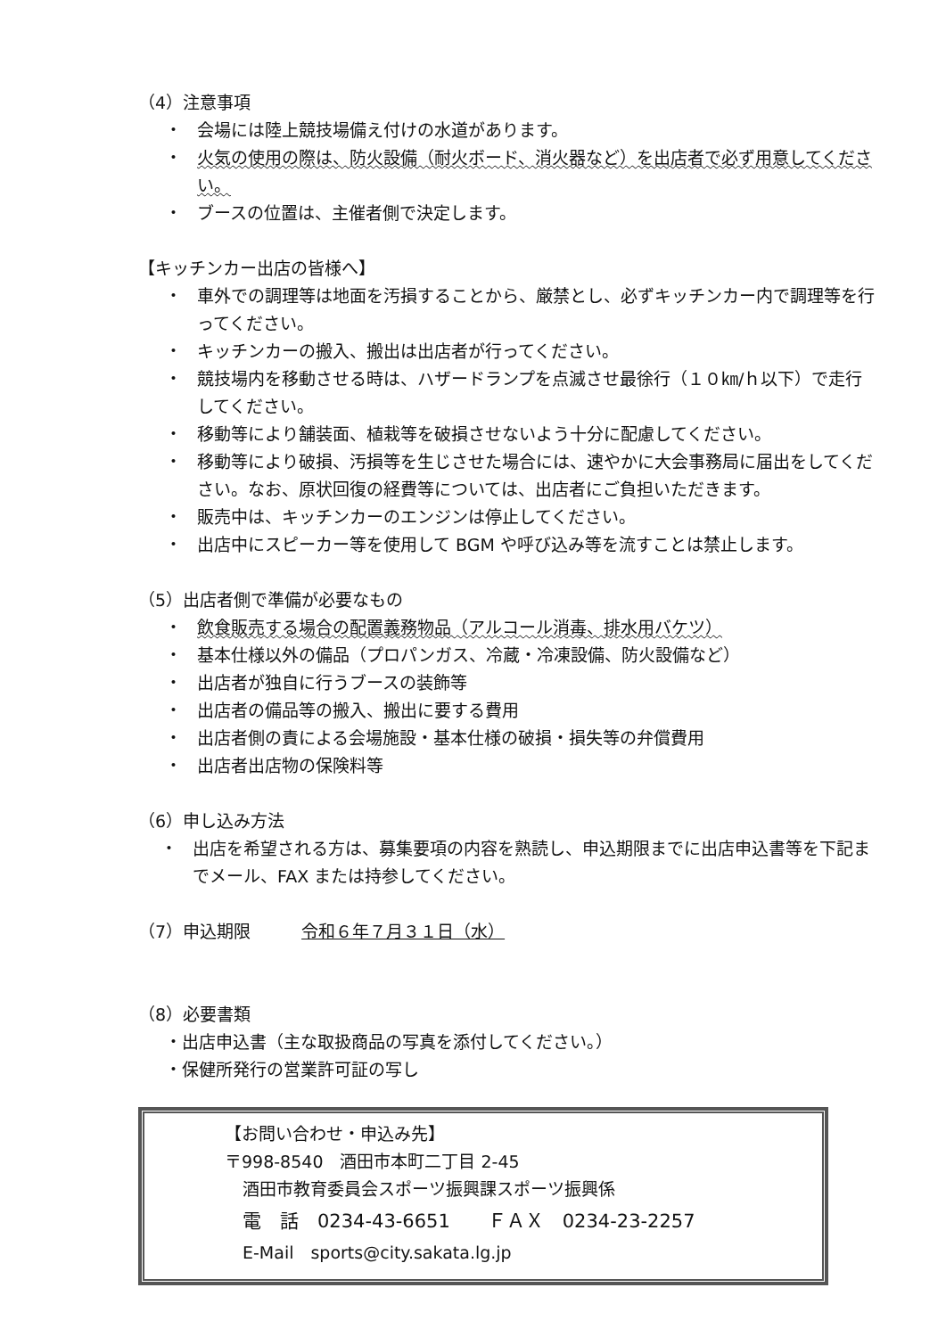（4）注意事項
・ 会場には陸上競技場備え付けの水道があります。
・ 火気の使用の際は、防火設備（耐火ボード、消火器など）を出店者で必ず用意してください。
・ ブースの位置は、主催者側で決定します。
【キッチンカー出店の皆様へ】
・ 車外での調理等は地面を汚損することから、厳禁とし、必ずキッチンカー内で調理等を行ってください。
・ キッチンカーの搬入、搬出は出店者が行ってください。
・ 競技場内を移動させる時は、ハザードランプを点滅させ最徐行（１０㎞/ｈ以下）で走行してください。
・ 移動等により舗装面、植栽等を破損させないよう十分に配慮してください。
・ 移動等により破損、汚損等を生じさせた場合には、速やかに大会事務局に届出をしてください。なお、原状回復の経費等については、出店者にご負担いただきます。
・ 販売中は、キッチンカーのエンジンは停止してください。
・ 出店中にスピーカー等を使用して BGM や呼び込み等を流すことは禁止します。
（5）出店者側で準備が必要なもの
・ 飲食販売する場合の配置義務物品（アルコール消毒、排水用バケツ）
・ 基本仕様以外の備品（プロパンガス、冷蔵・冷凍設備、防火設備など）
・ 出店者が独自に行うブースの装飾等
・ 出店者の備品等の搬入、搬出に要する費用
・ 出店者側の責による会場施設・基本仕様の破損・損失等の弁償費用
・ 出店者出店物の保険料等
（6）申し込み方法
・ 出店を希望される方は、募集要項の内容を熟読し、申込期限までに出店申込書等を下記までメール、FAX または持参してください。
（7）申込期限　　　令和６年７月３１日（水）
（8）必要書類
・出店申込書（主な取扱商品の写真を添付してください。）
・保健所発行の営業許可証の写し
【お問い合わせ・申込み先】
〒998-8540　酒田市本町二丁目 2-45
酒田市教育委員会スポーツ振興課スポーツ振興係
電　話　0234-43-6651　　ＦＡＸ　0234-23-2257
E-Mail　sports@city.sakata.lg.jp